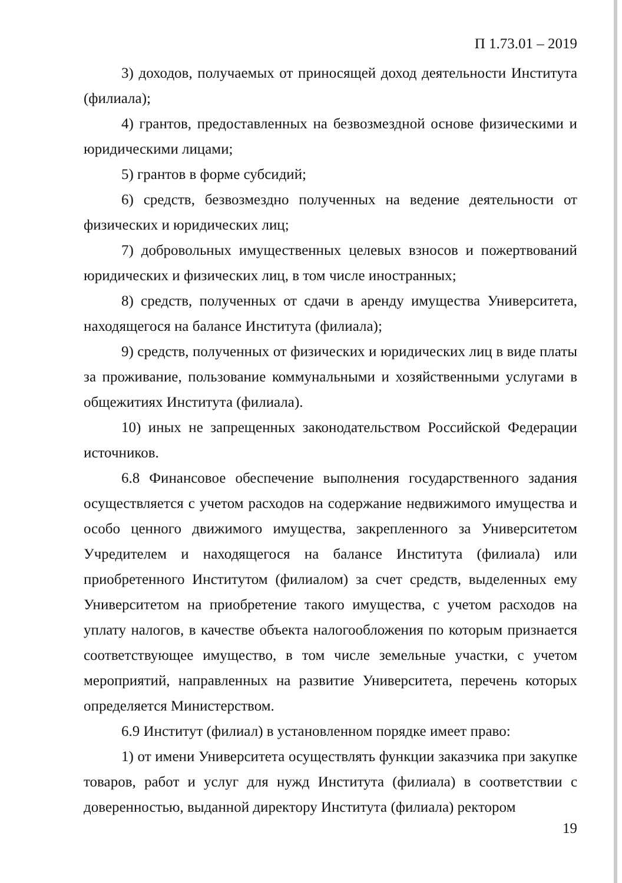П 1.73.01 – 2019
3) доходов, получаемых от приносящей доход деятельности Института (филиала);
4) грантов, предоставленных на безвозмездной основе физическими и юридическими лицами;
5) грантов в форме субсидий;
6) средств, безвозмездно полученных на ведение деятельности от физических и юридических лиц;
7) добровольных имущественных целевых взносов и пожертвований юридических и физических лиц, в том числе иностранных;
8) средств, полученных от сдачи в аренду имущества Университета, находящегося на балансе Института (филиала);
9) средств, полученных от физических и юридических лиц в виде платы за проживание, пользование коммунальными и хозяйственными услугами в общежитиях Института (филиала).
10) иных не запрещенных законодательством Российской Федерации источников.
6.8 Финансовое обеспечение выполнения государственного задания осуществляется с учетом расходов на содержание недвижимого имущества и особо ценного движимого имущества, закрепленного за Университетом Учредителем и находящегося на балансе Института (филиала) или приобретенного Институтом (филиалом) за счет средств, выделенных ему Университетом на приобретение такого имущества, с учетом расходов на уплату налогов, в качестве объекта налогообложения по которым признается соответствующее имущество, в том числе земельные участки, с учетом мероприятий, направленных на развитие Университета, перечень которых определяется Министерством.
6.9 Институт (филиал) в установленном порядке имеет право:
1) от имени Университета осуществлять функции заказчика при закупке товаров, работ и услуг для нужд Института (филиала) в соответствии с доверенностью, выданной директору Института (филиала) ректором
19